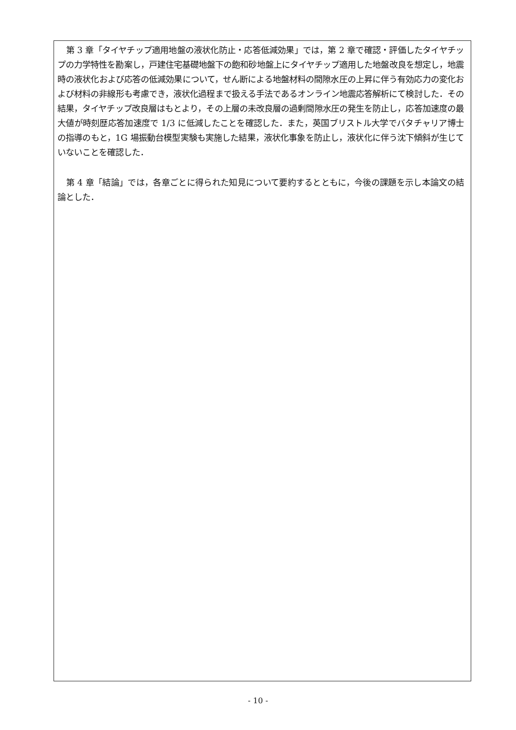第 3 章「タイヤチップ適用地盤の液状化防止・応答低減効果」では，第 2 章で確認・評価したタイヤチップの力学特性を勘案し，戸建住宅基礎地盤下の飽和砂地盤上にタイヤチップ適用した地盤改良を想定し，地震時の液状化および応答の低減効果について，せん断による地盤材料の間隙水圧の上昇に伴う有効応力の変化および材料の非線形も考慮でき，液状化過程まで扱える手法であるオンライン地震応答解析にて検討した．その結果，タイヤチップ改良層はもとより，その上層の未改良層の過剰間隙水圧の発生を防止し，応答加速度の最大値が時刻歴応答加速度で 1/3 に低減したことを確認した．また，英国ブリストル大学でバタチャリア博士の指導のもと，1G 場振動台模型実験も実施した結果，液状化事象を防止し，液状化に伴う沈下傾斜が生じていないことを確認した．
第 4 章「結論」では，各章ごとに得られた知見について要約するとともに，今後の課題を示し本論文の結論とした．
- 10 -